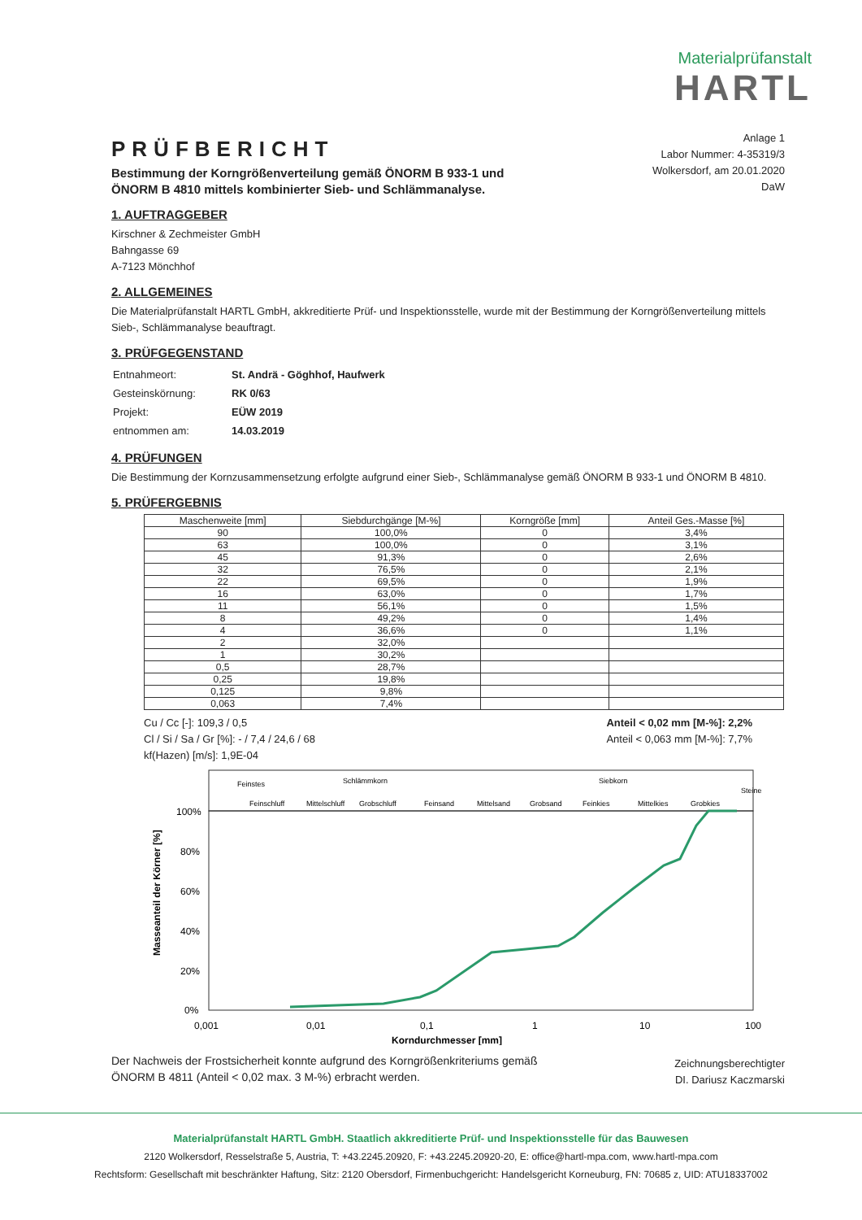Materialprüfanstalt
HARTL
PRÜFBERICHT
Bestimmung der Korngrößenverteilung gemäß ÖNORM B 933-1 und
ÖNORM B 4810 mittels kombinierter Sieb- und Schlämmanalyse.
Anlage 1
Labor Nummer: 4-35319/3
Wolkersdorf, am 20.01.2020
DaW
1. AUFTRAGGEBER
Kirschner & Zechmeister GmbH
Bahngasse 69
A-7123 Mönchhof
2. ALLGEMEINES
Die Materialprüfanstalt HARTL GmbH, akkreditierte Prüf- und Inspektionsstelle, wurde mit der Bestimmung der Korngrößenverteilung mittels Sieb-, Schlämmanalyse beauftragt.
3. PRÜFGEGENSTAND
| Entnahmeort: | St. Andrä - Göghhof, Haufwerk |
| Gesteinskörnung: | RK 0/63 |
| Projekt: | EÜW 2019 |
| entnommen am: | 14.03.2019 |
4. PRÜFUNGEN
Die Bestimmung der Kornzusammensetzung erfolgte aufgrund einer Sieb-, Schlämmanalyse gemäß ÖNORM B 933-1 und ÖNORM B 4810.
5. PRÜFERGEBNIS
| Maschenweite [mm] | Siebdurchgänge [M-%] | Korngröße [mm] | Anteil Ges.-Masse [%] |
| --- | --- | --- | --- |
| 90 | 100,0% | 0 | 3,4% |
| 63 | 100,0% | 0 | 3,1% |
| 45 | 91,3% | 0 | 2,6% |
| 32 | 76,5% | 0 | 2,1% |
| 22 | 69,5% | 0 | 1,9% |
| 16 | 63,0% | 0 | 1,7% |
| 11 | 56,1% | 0 | 1,5% |
| 8 | 49,2% | 0 | 1,4% |
| 4 | 36,6% | 0 | 1,1% |
| 2 | 32,0% | | |
| 1 | 30,2% | | |
| 0,5 | 28,7% | | |
| 0,25 | 19,8% | | |
| 0,125 | 9,8% | | |
| 0,063 | 7,4% | | |
Cu / Cc [-]: 109,3 / 0,5
Cl / Si / Sa / Gr [%]: - / 7,4 / 24,6 / 68
kf(Hazen) [m/s]: 1,9E-04
Anteil < 0,02 mm [M-%]: 2,2%
Anteil < 0,063 mm [M-%]: 7,7%
Feinstes
Schlämmkorn
Siebkorn
Steine
Feinschluff
Mittelschluff
Grobschluff
Feinsand
Mittelsand
Grobsand
Feinkies
Mittelkies
Grobkies
100%
80%
60%
40%
20%
0%
0,001
0,01
0,1
1
10
100
Korndurchmesser [mm]
Masseanteil der Körner [%]
Der Nachweis der Frostsicherheit konnte aufgrund des Korngrößenkriteriums gemäß
ÖNORM B 4811 (Anteil < 0,02 max. 3 M-%) erbracht werden.
Zeichnungsberechtigter
DI. Dariusz Kaczmarski
Materialprüfanstalt HARTL GmbH. Staatlich akkreditierte Prüf- und Inspektionsstelle für das Bauwesen
2120 Wolkersdorf, Resselstraße 5, Austria, T: +43.2245.20920, F: +43.2245.20920-20, E: office@hartl-mpa.com, www.hartl-mpa.com
Rechtsform: Gesellschaft mit beschränkter Haftung, Sitz: 2120 Obersdorf, Firmenbuchgericht: Handelsgericht Korneuburg, FN: 70685 z, UID: ATU18337002